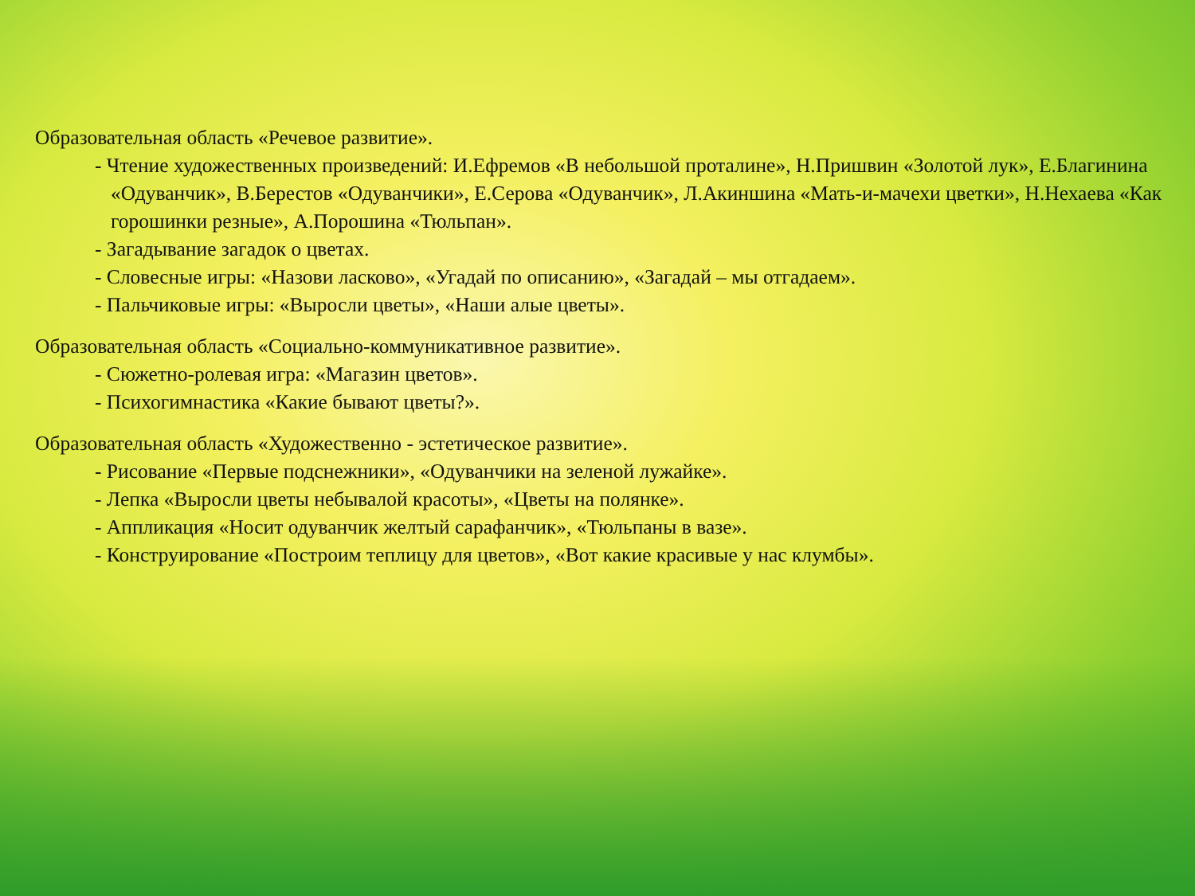Образовательная область «Речевое развитие».
- Чтение художественных произведений: И.Ефремов «В небольшой проталине», Н.Пришвин «Золотой лук», Е.Благинина «Одуванчик», В.Берестов «Одуванчики», Е.Серова «Одуванчик», Л.Акиншина «Мать-и-мачехи цветки», Н.Нехаева «Как горошинки резные», А.Порошина «Тюльпан».
- Загадывание загадок о цветах.
- Словесные игры: «Назови ласково», «Угадай по описанию», «Загадай – мы отгадаем».
- Пальчиковые игры: «Выросли цветы», «Наши алые цветы».
Образовательная область «Социально-коммуникативное развитие».
- Сюжетно-ролевая игра: «Магазин цветов».
- Психогимнастика «Какие бывают цветы?».
Образовательная область «Художественно - эстетическое развитие».
- Рисование «Первые подснежники», «Одуванчики на зеленой лужайке».
- Лепка «Выросли цветы небывалой красоты», «Цветы на полянке».
- Аппликация «Носит одуванчик желтый сарафанчик», «Тюльпаны в вазе».
- Конструирование «Построим теплицу для цветов», «Вот какие красивые у нас клумбы».